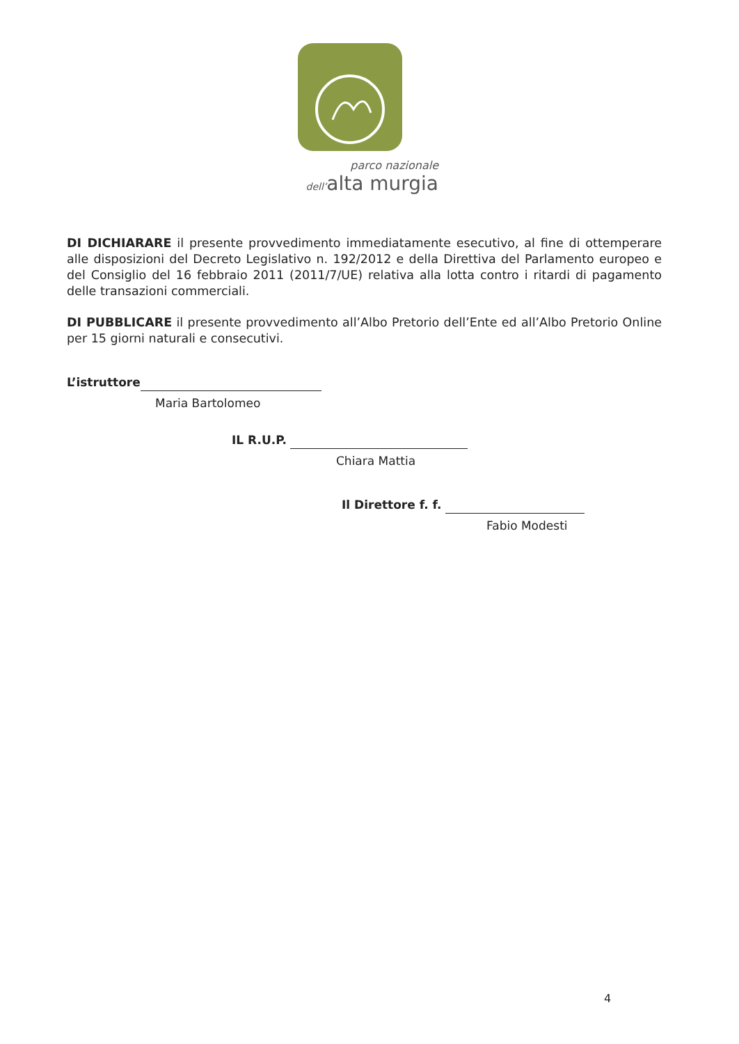parco nazionale
dell’alta murgia
DI DICHIARARE il presente provvedimento immediatamente esecutivo, al fine di ottemperare alle disposizioni del Decreto Legislativo n. 192/2012 e della Direttiva del Parlamento europeo e del Consiglio del 16 febbraio 2011 (2011/7/UE) relativa alla lotta contro i ritardi di pagamento delle transazioni commerciali.
DI PUBBLICARE il presente provvedimento all’Albo Pretorio dell’Ente ed all’Albo Pretorio Online per 15 giorni naturali e consecutivi.
L’istruttore
Maria Bartolomeo
IL R.U.P.
Chiara Mattia
Il Direttore f. f.
Fabio Modesti
4